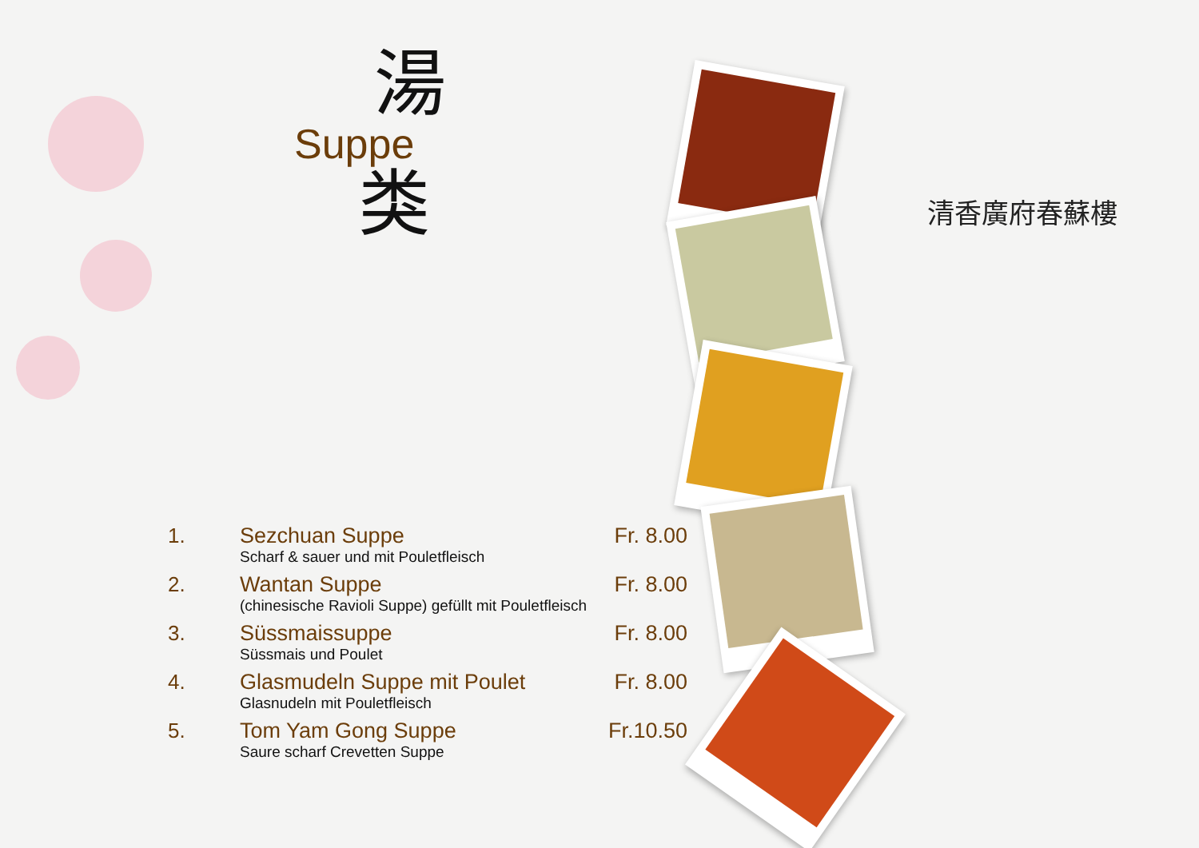湯
Suppe
类
| 1. | Sezchuan Suppe Scharf & sauer und mit Pouletfleisch | Fr. 8.00 |
| 2. | Wantan Suppe (chinesische Ravioli Suppe) gefüllt mit Pouletfleisch | Fr. 8.00 |
| 3. | Süssmaissuppe Süssmais und Poulet | Fr. 8.00 |
| 4. | Glasmudeln Suppe mit Poulet Glasnudeln mit Pouletfleisch | Fr. 8.00 |
| 5. | Tom Yam Gong Suppe Saure scharf Crevetten Suppe | Fr.10.50 |
清香廣府春蘇樓